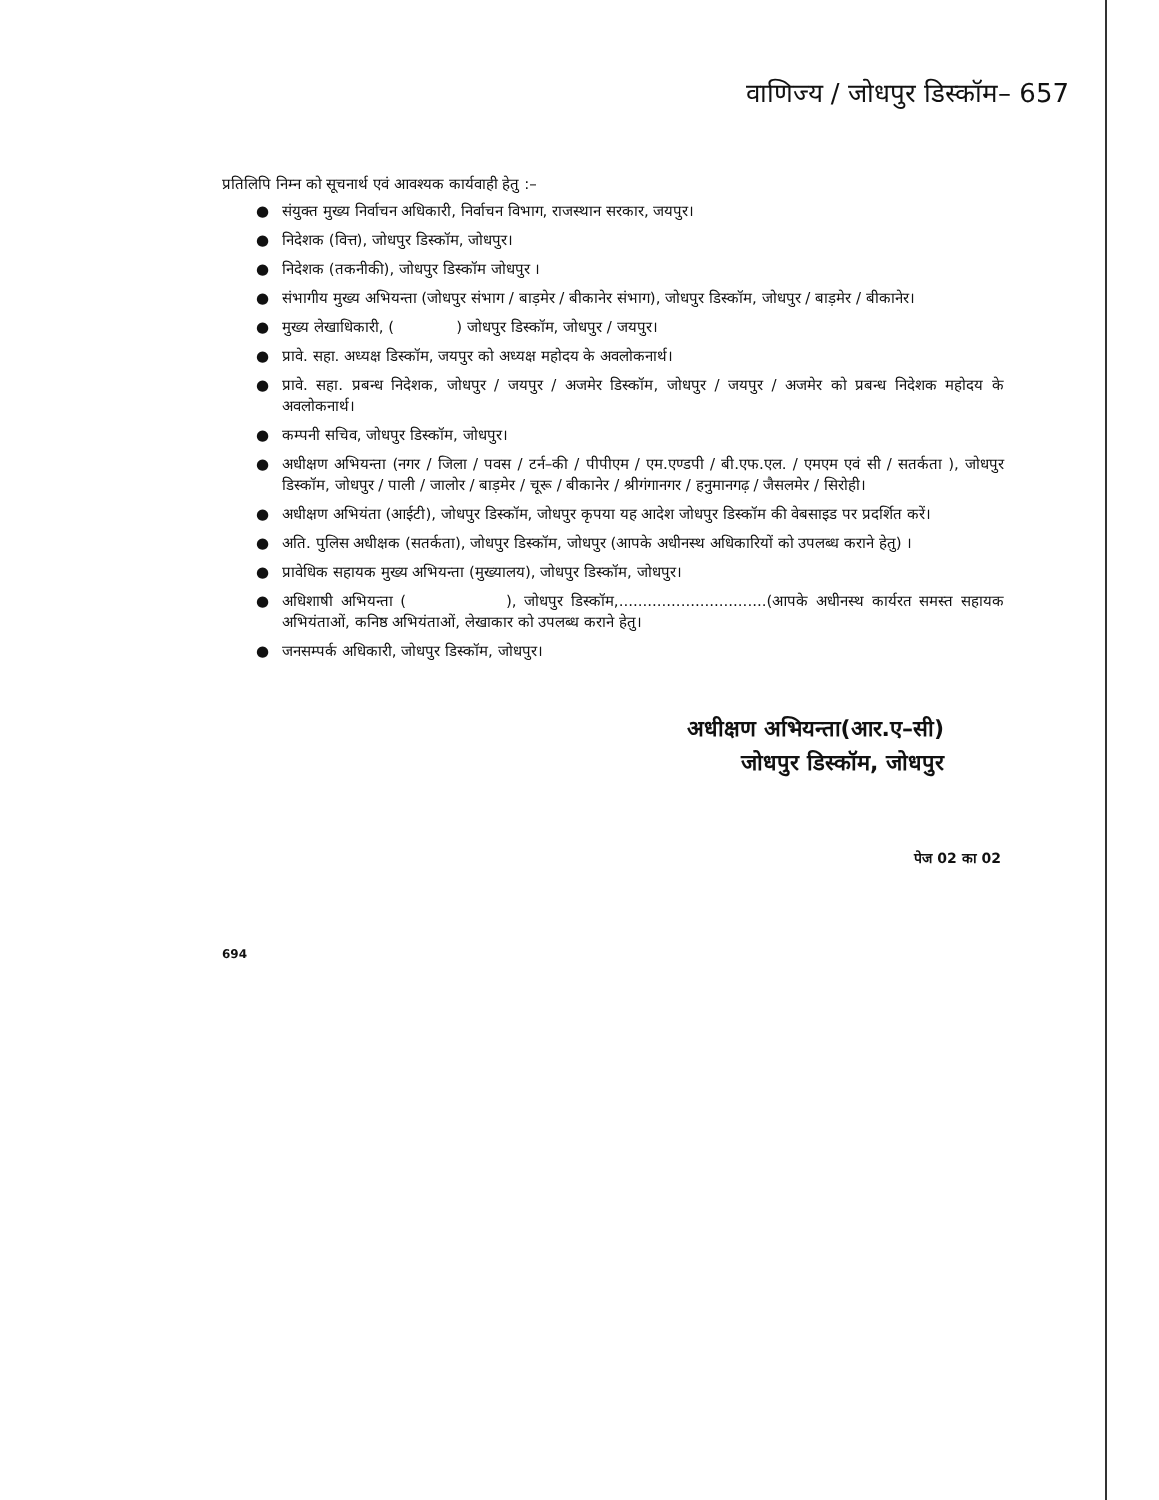वाणिज्य / जोधपुर डिस्कॉम– 657
प्रतिलिपि निम्न को सूचनार्थ एवं आवश्यक कार्यवाही हेतु :–
● संयुक्त मुख्य निर्वाचन अधिकारी, निर्वाचन विभाग, राजस्थान सरकार, जयपुर।
● निदेशक (वित्त), जोधपुर डिस्कॉम, जोधपुर।
● निदेशक (तकनीकी), जोधपुर डिस्कॉम जोधपुर ।
● संभागीय मुख्य अभियन्ता (जोधपुर संभाग / बाड़मेर / बीकानेर संभाग), जोधपुर डिस्कॉम, जोधपुर / बाड़मेर / बीकानेर।
● मुख्य लेखाधिकारी, ( ) जोधपुर डिस्कॉम, जोधपुर / जयपुर।
● प्रावे. सहा. अध्यक्ष डिस्कॉम, जयपुर को अध्यक्ष महोदय के अवलोकनार्थ।
● प्रावे. सहा. प्रबन्ध निदेशक, जोधपुर / जयपुर / अजमेर डिस्कॉम, जोधपुर / जयपुर / अजमेर को प्रबन्ध निदेशक महोदय के अवलोकनार्थ।
● कम्पनी सचिव, जोधपुर डिस्कॉम, जोधपुर।
● अधीक्षण अभियन्ता (नगर / जिला / पवस / टर्न–की / पीपीएम / एम.एण्डपी / बी.एफ.एल. / एमएम एवं सी / सतर्कता ), जोधपुर डिस्कॉम, जोधपुर / पाली / जालोर / बाड़मेर / चूरू / बीकानेर / श्रीगंगानगर / हनुमानगढ़ / जैसलमेर / सिरोही।
● अधीक्षण अभियंता (आईटी), जोधपुर डिस्कॉम, जोधपुर कृपया यह आदेश जोधपुर डिस्कॉम की वेबसाइड पर प्रदर्शित करें।
● अति. पुलिस अधीक्षक (सतर्कता), जोधपुर डिस्कॉम, जोधपुर (आपके अधीनस्थ अधिकारियों को उपलब्ध कराने हेतु) ।
● प्रावेधिक सहायक मुख्य अभियन्ता (मुख्यालय), जोधपुर डिस्कॉम, जोधपुर।
● अधिशाषी अभियन्ता ( ), जोधपुर डिस्कॉम,...............................(आपके अधीनस्थ कार्यरत समस्त सहायक अभियंताओं, कनिष्ठ अभियंताओं, लेखाकार को उपलब्ध कराने हेतु।
● जनसम्पर्क अधिकारी, जोधपुर डिस्कॉम, जोधपुर।
अधीक्षण अभियन्ता(आर.ए–सी)
जोधपुर डिस्कॉम, जोधपुर
पेज 02 का 02
694